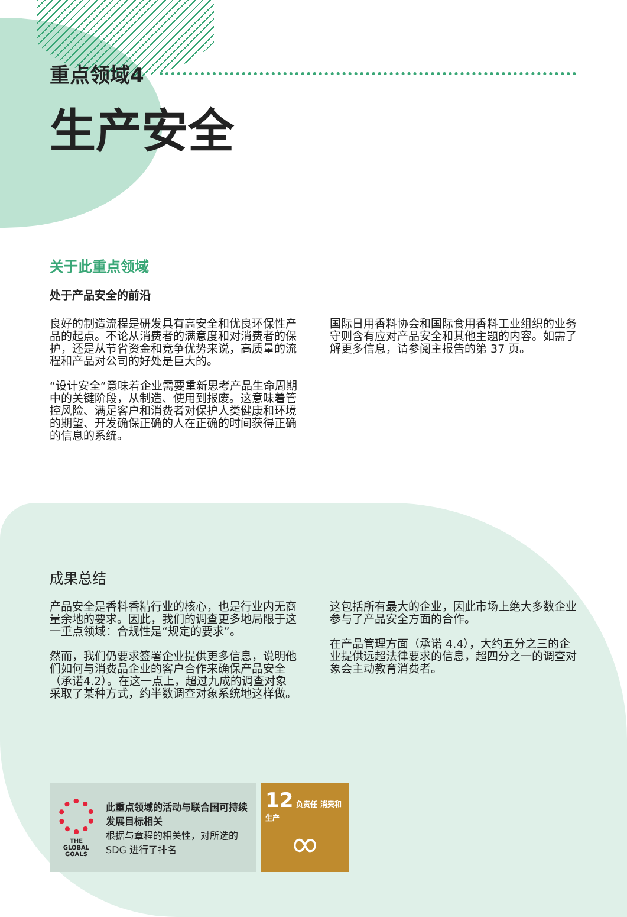重点领域4
生产安全
关于此重点领域
处于产品安全的前沿
良好的制造流程是研发具有高安全和优良环保性产品的起点。不论从消费者的满意度和对消费者的保护，还是从节省资金和竞争优势来说，高质量的流程和产品对公司的好处是巨大的。
“设计安全”意味着企业需要重新思考产品生命周期中的关键阶段，从制造、使用到报废。这意味着管控风险、满足客户和消费者对保护人类健康和环境的期望、开发确保正确的人在正确的时间获得正确的信息的系统。
国际日用香料协会和国际食用香料工业组织的业务守则含有应对产品安全和其他主题的内容。如需了解更多信息，请参阅主报告的第 37 页。
成果总结
产品安全是香料香精行业的核心，也是行业内无商量余地的要求。因此，我们的调查更多地局限于这一重点领域：合规性是“规定的要求”。
然而，我们仍要求签署企业提供更多信息，说明他们如何与消费品企业的客户合作来确保产品安全（承诺4.2）。在这一点上，超过九成的调查对象采取了某种方式，约半数调查对象系统地这样做。
这包括所有最大的企业，因此市场上绝大多数企业参与了产品安全方面的合作。
在产品管理方面（承诺 4.4），大约五分之三的企业提供远超法律要求的信息，超四分之一的调查对象会主动教育消费者。
THE GLOBAL GOALS
此重点领域的活动与联合国可持续发展目标相关
根据与章程的相关性，对所选的 SDG 进行了排名
12 负责任 消费和生产
∞